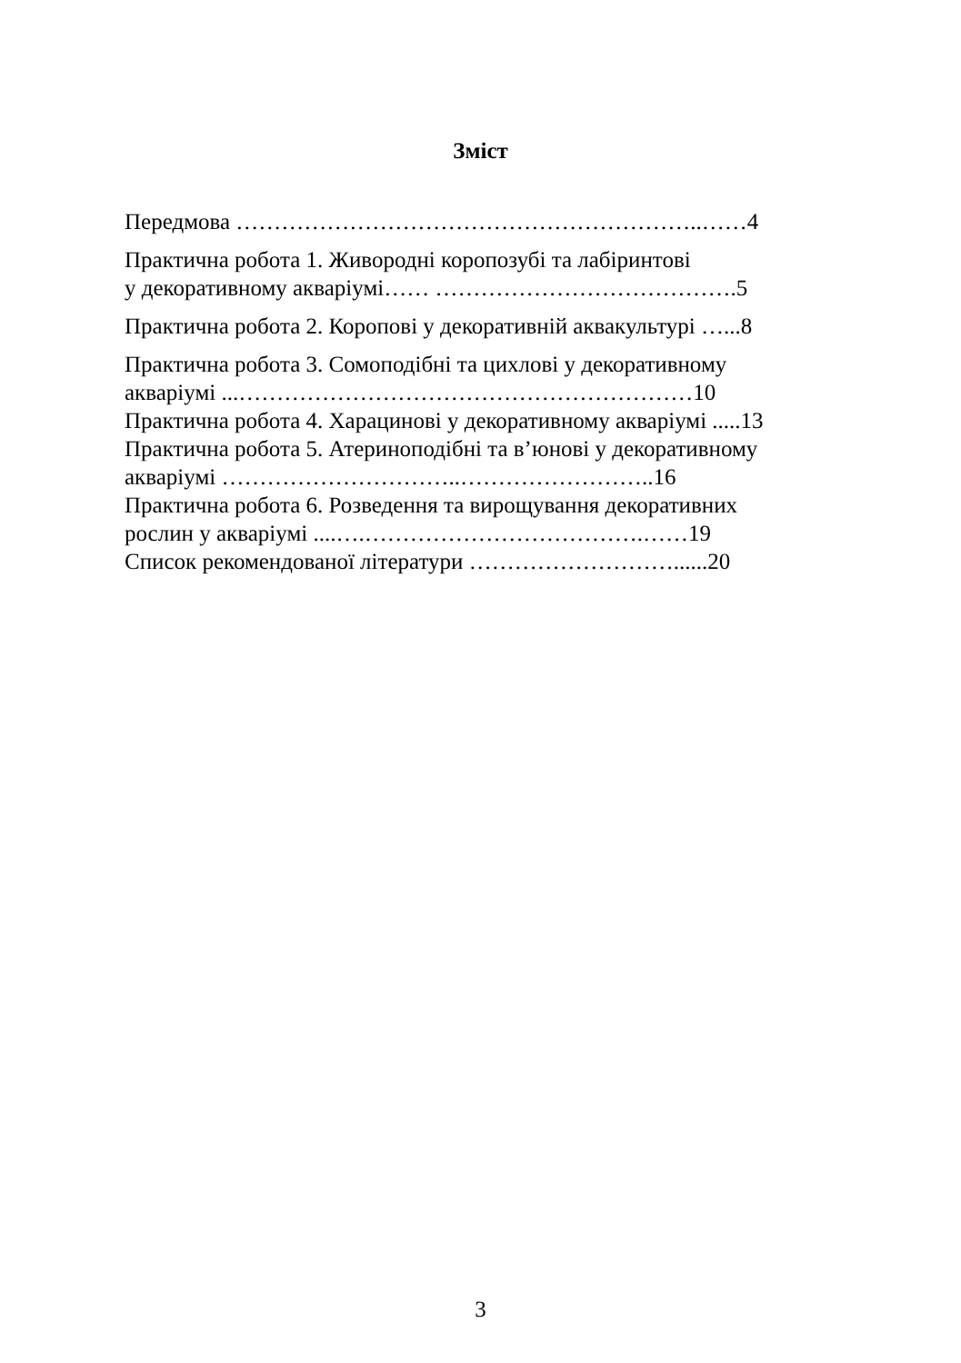Зміст
Передмова ……………………………………………………..……4
Практична робота 1. Живородні коропозубі та лабіринтові
у декоративному акваріумі…… ………………………………….5
Практична робота 2. Коропові у декоративній аквакультурі …...8
Практична робота 3. Сомоподібні та цихлові у декоративному
акваріумі ...……………………………………………………10
Практична робота 4. Харацинові у декоративному акваріумі .....13
Практична робота 5. Атериноподібні та в’юнові у декоративному
акваріумі …………………………..……………………..16
Практична робота 6. Розведення та вирощування декоративних
рослин у акваріумі ....….……………………………….……19
Список рекомендованої літератури ………………………......20
3